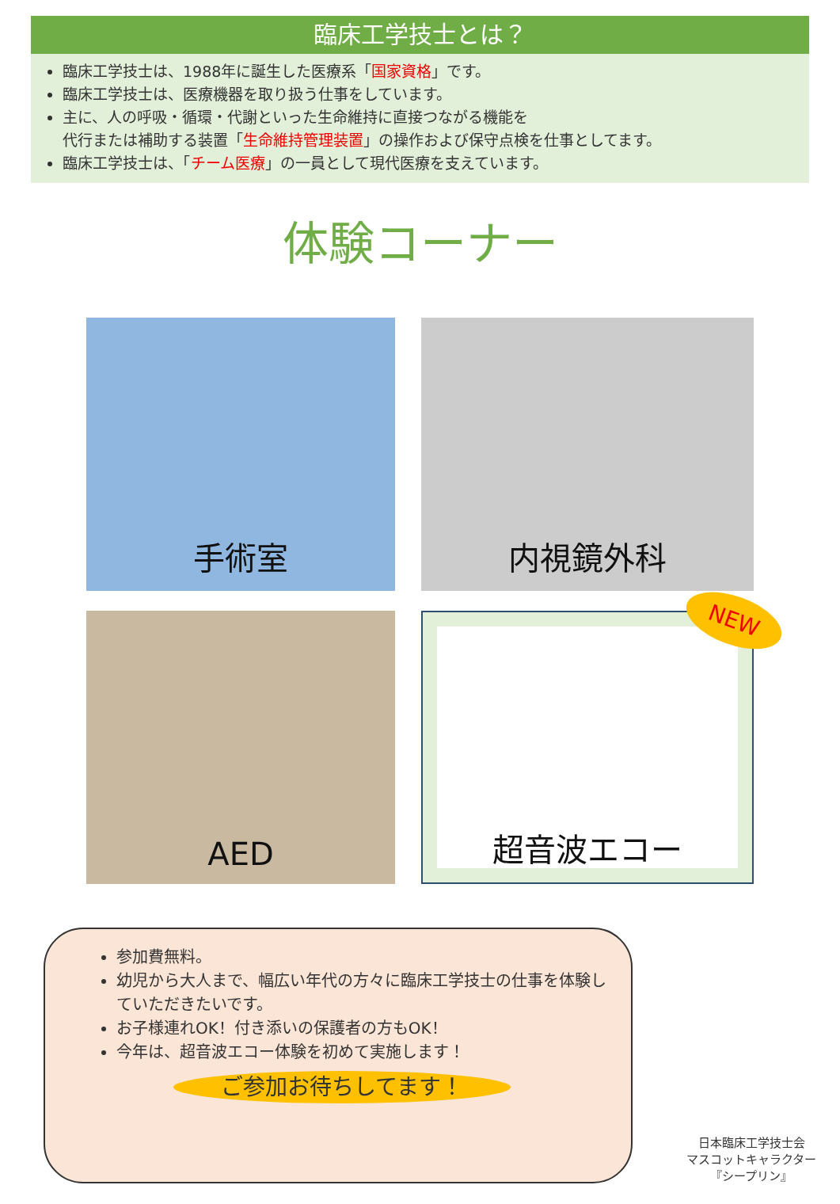臨床工学技士とは？
臨床工学技士は、1988年に誕生した医療系「国家資格」です。
臨床工学技士は、医療機器を取り扱う仕事をしています。
主に、人の呼吸・循環・代謝といった生命維持に直接つながる機能を
代行または補助する装置「生命維持管理装置」の操作および保守点検を仕事としてます。
臨床工学技士は、「チーム医療」の一員として現代医療を支えています。
体験コーナー
手術室
内視鏡外科
AED
NEW
超音波エコー
参加費無料。
幼児から大人まで、幅広い年代の方々に臨床工学技士の仕事を体験していただきたいです。
お子様連れOK！付き添いの保護者の方もOK！
今年は、超音波エコー体験を初めて実施します！
ご参加お待ちしてます！
日本臨床工学技士会
マスコットキャラクター
『シープリン』